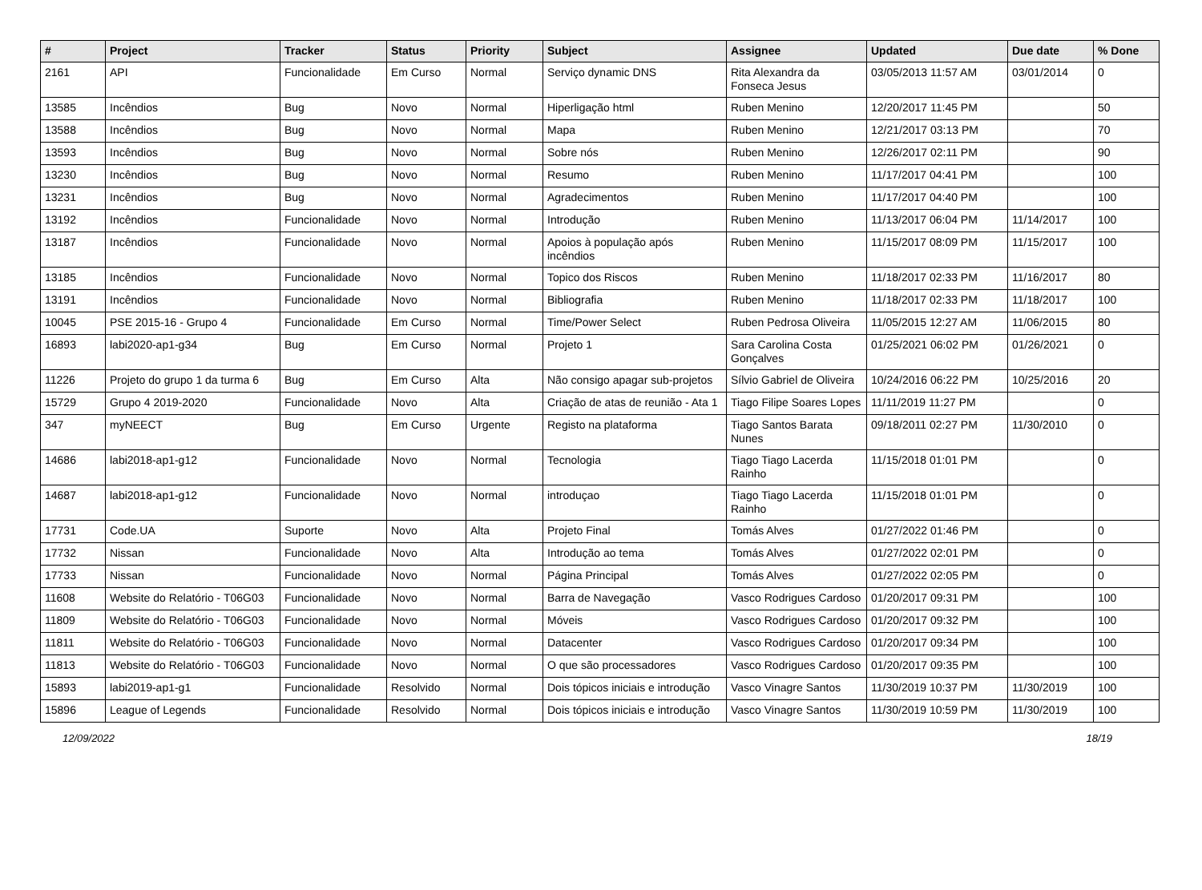| # | Project | Tracker | Status | Priority | Subject | Assignee | Updated | Due date | % Done |
| --- | --- | --- | --- | --- | --- | --- | --- | --- | --- |
| 2161 | API | Funcionalidade | Em Curso | Normal | Serviço dynamic DNS | Rita Alexandra da Fonseca Jesus | 03/05/2013 11:57 AM | 03/01/2014 | 0 |
| 13585 | Incêndios | Bug | Novo | Normal | Hiperligação html | Ruben Menino | 12/20/2017 11:45 PM | | 50 |
| 13588 | Incêndios | Bug | Novo | Normal | Mapa | Ruben Menino | 12/21/2017 03:13 PM | | 70 |
| 13593 | Incêndios | Bug | Novo | Normal | Sobre nós | Ruben Menino | 12/26/2017 02:11 PM | | 90 |
| 13230 | Incêndios | Bug | Novo | Normal | Resumo | Ruben Menino | 11/17/2017 04:41 PM | | 100 |
| 13231 | Incêndios | Bug | Novo | Normal | Agradecimentos | Ruben Menino | 11/17/2017 04:40 PM | | 100 |
| 13192 | Incêndios | Funcionalidade | Novo | Normal | Introdução | Ruben Menino | 11/13/2017 06:04 PM | 11/14/2017 | 100 |
| 13187 | Incêndios | Funcionalidade | Novo | Normal | Apoios à população após incêndios | Ruben Menino | 11/15/2017 08:09 PM | 11/15/2017 | 100 |
| 13185 | Incêndios | Funcionalidade | Novo | Normal | Topico dos Riscos | Ruben Menino | 11/18/2017 02:33 PM | 11/16/2017 | 80 |
| 13191 | Incêndios | Funcionalidade | Novo | Normal | Bibliografia | Ruben Menino | 11/18/2017 02:33 PM | 11/18/2017 | 100 |
| 10045 | PSE 2015-16 - Grupo 4 | Funcionalidade | Em Curso | Normal | Time/Power Select | Ruben Pedrosa Oliveira | 11/05/2015 12:27 AM | 11/06/2015 | 80 |
| 16893 | labi2020-ap1-g34 | Bug | Em Curso | Normal | Projeto 1 | Sara Carolina Costa Gonçalves | 01/25/2021 06:02 PM | 01/26/2021 | 0 |
| 11226 | Projeto do grupo 1 da turma 6 | Bug | Em Curso | Alta | Não consigo apagar sub-projetos | Sílvio Gabriel de Oliveira | 10/24/2016 06:22 PM | 10/25/2016 | 20 |
| 15729 | Grupo 4 2019-2020 | Funcionalidade | Novo | Alta | Criação de atas de reunião - Ata 1 | Tiago Filipe Soares Lopes | 11/11/2019 11:27 PM | | 0 |
| 347 | myNEECT | Bug | Em Curso | Urgente | Registo na plataforma | Tiago Santos Barata Nunes | 09/18/2011 02:27 PM | 11/30/2010 | 0 |
| 14686 | labi2018-ap1-g12 | Funcionalidade | Novo | Normal | Tecnologia | Tiago Tiago Lacerda Rainho | 11/15/2018 01:01 PM | | 0 |
| 14687 | labi2018-ap1-g12 | Funcionalidade | Novo | Normal | introduçao | Tiago Tiago Lacerda Rainho | 11/15/2018 01:01 PM | | 0 |
| 17731 | Code.UA | Suporte | Novo | Alta | Projeto Final | Tomás Alves | 01/27/2022 01:46 PM | | 0 |
| 17732 | Nissan | Funcionalidade | Novo | Alta | Introdução ao tema | Tomás Alves | 01/27/2022 02:01 PM | | 0 |
| 17733 | Nissan | Funcionalidade | Novo | Normal | Página Principal | Tomás Alves | 01/27/2022 02:05 PM | | 0 |
| 11608 | Website do Relatório - T06G03 | Funcionalidade | Novo | Normal | Barra de Navegação | Vasco Rodrigues Cardoso | 01/20/2017 09:31 PM | | 100 |
| 11809 | Website do Relatório - T06G03 | Funcionalidade | Novo | Normal | Móveis | Vasco Rodrigues Cardoso | 01/20/2017 09:32 PM | | 100 |
| 11811 | Website do Relatório - T06G03 | Funcionalidade | Novo | Normal | Datacenter | Vasco Rodrigues Cardoso | 01/20/2017 09:34 PM | | 100 |
| 11813 | Website do Relatório - T06G03 | Funcionalidade | Novo | Normal | O que são processadores | Vasco Rodrigues Cardoso | 01/20/2017 09:35 PM | | 100 |
| 15893 | labi2019-ap1-g1 | Funcionalidade | Resolvido | Normal | Dois tópicos iniciais e introdução | Vasco Vinagre Santos | 11/30/2019 10:37 PM | 11/30/2019 | 100 |
| 15896 | League of Legends | Funcionalidade | Resolvido | Normal | Dois tópicos iniciais e introdução | Vasco Vinagre Santos | 11/30/2019 10:59 PM | 11/30/2019 | 100 |
12/09/2022 18/19